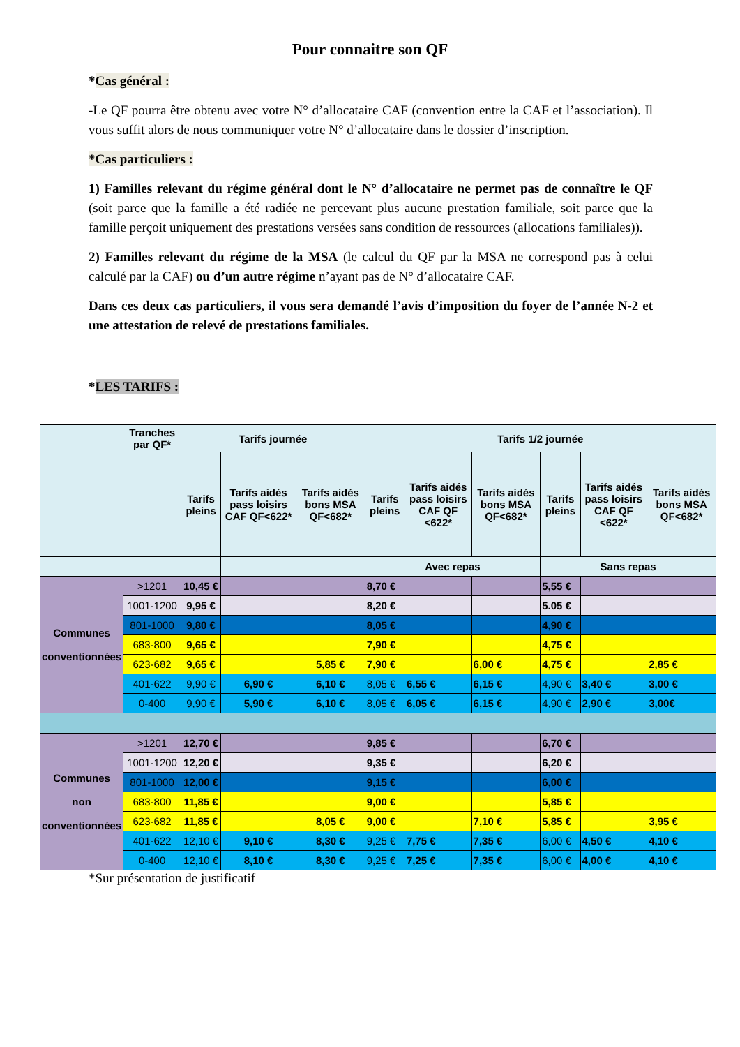Pour connaitre son QF
*Cas général :
-Le QF pourra être obtenu avec votre N° d’allocataire CAF (convention entre la CAF et l’association). Il vous suffit alors de nous communiquer votre N° d’allocataire dans le dossier d’inscription.
*Cas particuliers :
1) Familles relevant du régime général dont le N° d’allocataire ne permet pas de connaître le QF (soit parce que la famille a été radiée ne percevant plus aucune prestation familiale, soit parce que la famille perçoit uniquement des prestations versées sans condition de ressources (allocations familiales)).
2) Familles relevant du régime de la MSA (le calcul du QF par la MSA ne correspond pas à celui calculé par la CAF) ou d’un autre régime n’ayant pas de N° d’allocataire CAF.
Dans ces deux cas particuliers, il vous sera demandé l’avis d’imposition du foyer de l’année N-2 et une attestation de relevé de prestations familiales.
*LES TARIFS :
| | Tranches par QF* | Tarifs journée | | | Tarifs 1/2 journée | | | | | |
| --- | --- | --- | --- | --- | --- | --- | --- | --- | --- | --- |
| | | Tarifs pleins | Tarifs aidés pass loisirs CAF QF<622* | Tarifs aidés bons MSA QF<682* | Tarifs pleins | Tarifs aidés pass loisirs CAF QF <622* | Tarifs aidés bons MSA QF<682* | Tarifs pleins | Tarifs aidés pass loisirs CAF QF <622* | Tarifs aidés bons MSA QF<682* |
| | | | | | Avec repas | | | Sans repas | | |
| Communes conventionnées | >1201 | 10,45 € | | | 8,70 € | | | 5,55 € | | |
| | 1001-1200 | 9,95 € | | | 8,20 € | | | 5.05 € | | |
| | 801-1000 | 9,80 € | | | 8,05 € | | | 4,90 € | | |
| | 683-800 | 9,65 € | | | 7,90 € | | | 4,75 € | | |
| | 623-682 | 9,65 € | | 5,85 € | 7,90 € | | 6,00 € | 4,75 € | | 2,85 € |
| | 401-622 | 9,90 € | 6,90 € | 6,10 € | 8,05 € | 6,55 € | 6,15 € | 4,90 € | 3,40 € | 3,00 € |
| | 0-400 | 9,90 € | 5,90 € | 6,10 € | 8,05 € | 6,05 € | 6,15 € | 4,90 € | 2,90 € | 3,00€ |
| Communes non conventionnées | >1201 | 12,70 € | | | 9,85 € | | | 6,70 € | | |
| | 1001-1200 | 12,20 € | | | 9,35 € | | | 6,20 € | | |
| | 801-1000 | 12,00 € | | | 9,15 € | | | 6,00 € | | |
| | 683-800 | 11,85 € | | | 9,00 € | | | 5,85 € | | |
| | 623-682 | 11,85 € | | 8,05 € | 9,00 € | | 7,10 € | 5,85 € | | 3,95 € |
| | 401-622 | 12,10 € | 9,10 € | 8,30 € | 9,25 € | 7,75 € | 7,35 € | 6,00 € | 4,50 € | 4,10 € |
| | 0-400 | 12,10 € | 8,10 € | 8,30 € | 9,25 € | 7,25 € | 7,35 € | 6,00 € | 4,00 € | 4,10 € |
*Sur présentation de justificatif